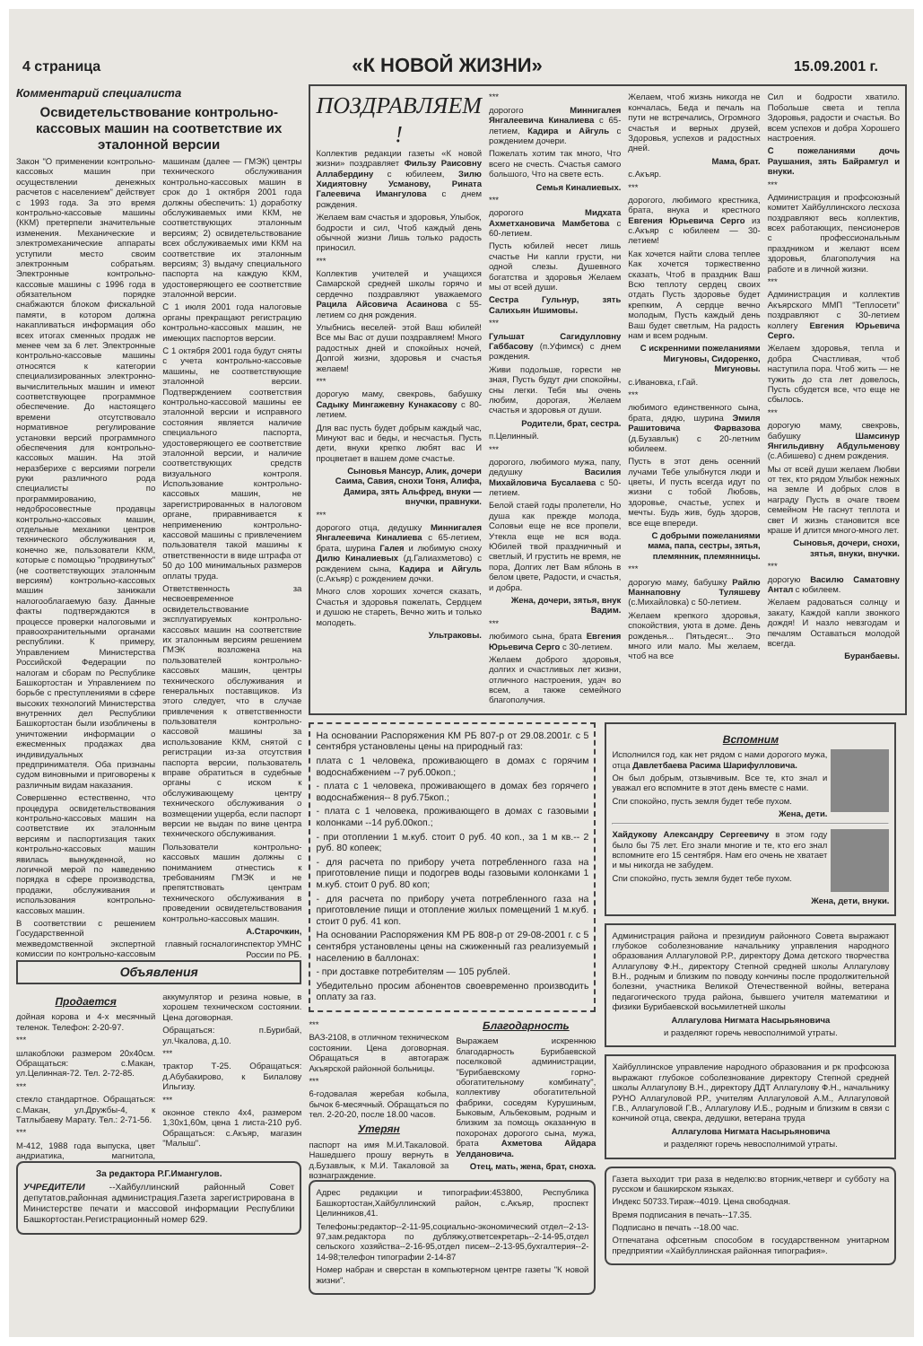4 страница «К НОВОЙ ЖИЗНИ» 15.09.2001 г.
Комментарий специалиста
Освидетельствование контрольно-кассовых машин на соответствие их эталонной версии
Закон "О применении контрольно-кассовых машин при осуществлении денежных расчетов с населением" действует с 1993 года. За это время контрольно-кассовые машины (ККМ) претерпели значительные изменения. Механические и электромеханические аппараты уступили место своим электронным собратьям. Электронные контрольно-кассовые машины с 1996 года в обязательном порядке снабжаются блоком фискальной памяти, в котором должна накапливаться информация обо всех итогах сменных продаж не менее чем за 6 лет. Электронные контрольно-кассовые машины относятся к категории специализированных электронно-вычислительных машин и имеют соответствующее программное обеспечение. До настоящего времени отсутствовало нормативное регулирование установки версий программного обеспечения для контрольно-кассовых машин. На этой неразберихе с версиями погрели руки различного рода специалисты по программированию, недобросовестные продавцы контрольно-кассовых машин, отдельные механики центров технического обслуживания и, конечно же, пользователи ККМ, которые с помощью "продвинутых" (не соответствующих эталонным версиям) контрольно-кассовых машин занижали налогооблагаемую базу. Данные факты подтверждаются в процессе проверки налоговыми и правоохранительными органами республики. К примеру, Управлением Министерства Российской Федерации по налогам и сборам по Республике Башкортостан и Управлением по борьбе с преступлениями в сфере высоких технологий Министерства внутренних дел Республики Башкортостан были изобличены в уничтожении информации о ежесменных продажах два индивидуальных предпринимателя. Оба признаны судом виновными и приговорены к различным видам наказания.
Совершенно естественно, что процедура освидетельствования контрольно-кассовых машин на соответствие их эталонным версиям и паспортизация таких контрольно-кассовых машин явилась вынужденной, но логичной мерой по наведению порядка в сфере производства, продажи, обслуживания и использования контрольно-кассовых машин.
В соответствии с решением Государственной межведомственной экспертной комиссии по контрольно-кассовым машинам (далее — ГМЭК) центры технического обслуживания контрольно-кассовых машин в срок до 1 октября 2001 года должны обеспечить: 1) доработку обслуживаемых ими ККМ, не соответствующих эталонным версиям; 2) освидетельствование всех обслуживаемых ими ККМ на соответствие их эталонным версиям; 3) выдачу специального паспорта на каждую ККМ, удостоверяющего ее соответствие эталонной версии.
С 1 июля 2001 года налоговые органы прекращают регистрацию контрольно-кассовых машин, не имеющих паспортов версии.
С 1 октября 2001 года будут сняты с учета контрольно-кассовые машины, не соответствующие эталонной версии. Подтверждением соответствия контрольно-кассовой машины ее эталонной версии и исправного состояния является наличие специального паспорта, удостоверяющего ее соответствие эталонной версии, и наличие соответствующих средств визуального контроля. Использование контрольно-кассовых машин, не зарегистрированных в налоговом органе, приравнивается к неприменению контрольно-кассовой машины с привлечением пользователя такой машины к ответственности в виде штрафа от 50 до 100 минимальных размеров оплаты труда.
Ответственность за несвоевременное освидетельствование эксплуатируемых контрольно-кассовых машин на соответствие их эталонным версиям решением ГМЭК возложена на пользователей контрольно-кассовых машин, центры технического обслуживания и генеральных поставщиков. Из этого следует, что в случае привлечения к ответственности пользователя контрольно-кассовой машины за использование ККМ, снятой с регистрации из-за отсутствия паспорта версии, пользователь вправе обратиться в судебные органы с иском к обслуживающему центру технического обслуживания о возмещении ущерба, если паспорт версии не выдан по вине центра технического обслуживания.
Пользователи контрольно-кассовых машин должны с пониманием отнестись к требованиям ГМЭК и не препятствовать центрам технического обслуживания в проведении освидетельствования контрольно-кассовых машин.
А.Старочкин,
главный госналогинспектор УМНС России по РБ.
Объявления
Продается
дойная корова и 4-х месячный теленок. Телефон: 2-20-97.
***
шлакоблоки размером 20х40см. Обращаться: с.Макан, ул.Целинная-72. Тел. 2-72-85.
***
стекло стандартное. Обращаться: с.Макан, ул.Дружбы-4, к Татлыбаеву Марату. Тел.: 2-71-56.
***
М-412, 1988 года выпуска, цвет андриатика, магнитола, аккумулятор и резина новые, в хорошем техническом состоянии. Цена договорная.
Обращаться: п.Бурибай, ул.Чкалова, д.10.
***
трактор Т-25. Обращаться: д.Абубакирово, к Билалову Ильгизу.
***
оконное стекло 4х4, размером 1,30х1,60м, цена 1 листа-210 руб. Обращаться: с.Акъяр, магазин "Малыш".
За редактора Р.Г.Имангулов.
УЧРЕДИТЕЛИ --Хайбуллинский районный Совет депутатов,районная администрация.Газета зарегистрирована в Министерстве печати и массовой информации Республики Башкортостан.Регистрационный номер 629.
ПОЗДРАВЛЯЕМ !
Коллектив редакции газеты «К новой жизни» поздравляет Фильзу Раисовну Аллабердину с юбилеем, Зилю Хидиятовну Усманову, Рината Галеевича Имангулова с днем рождения.
Желаем вам счастья и здоровья, Улыбок, бодрости и сил, Чтоб каждый день обычной жизни Лишь только радость приносил.
***
Коллектив учителей и учащихся Самарской средней школы горячо и сердечно поздравляют уважаемого Рацила Айсовича Асаинова с 55-летием со дня рождения.
Улыбнись веселей- этой Ваш юбилей! Все мы Вас от души поздравляем! Много радостных дней и спокойных ночей, Долгой жизни, здоровья и счастья желаем!
***
дорогую маму, свекровь, бабушку Садыку Мингажевну Кунакасову с 80-летием.
Для вас пусть будет добрым каждый час, Минуют вас и беды, и несчастья. Пусть дети, внуки крепко любят вас И процветает в вашем доме счастье.
Сыновья Мансур, Алик, дочери Саима, Савия, снохи Тоня, Алифа, Дамира, зять Альфред, внуки —внучки, правнуки.
***
дорогого отца, дедушку Миннигалея Янгалеевича Киналиева с 65-летием, брата, шурина Галея и любимую сноху Дилю Киналиевых (д.Галиахметово) с рождением сына, Кадира и Айгуль (с.Акъяр) с рождением дочки.
Много слов хороших хочется сказать, Счастья и здоровья пожелать, Сердцем и душою не стареть, Вечно жить и только молодеть.
Ультраковы.
***
дорогого Миннигалея Янгалеевича Киналиева с 65-летием, Кадира и Айгуль с рождением дочери.
Пожелать хотим так много, Что всего не счесть. Счастья самого большого, Что на свете есть.
Семья Киналиевых.
***
дорогого Мидхата Ахметхановича Мамбетова с 60-летием.
Пусть юбилей несет лишь счастье Ни капли грусти, ни одной слезы. Душевного богатства и здоровья Желаем мы от всей души.
Сестра Гульнур, зять Салихьян Ишимовы.
***
Гульшат Сагидулловну Габбасову (п.Уфимск) с днем рождения.
Живи подольше, горести не зная, Пусть будут дни спокойны, сны легки. Тебя мы очень любим, дорогая, Желаем счастья и здоровья от души.
Родители, брат, сестра.
п.Целинный.
***
дорогого, любимого мужа, папу, дедушку Василия Михайловича Бусалаева с 50-летием.
Белой стаей годы пролетели, Но душа как прежде молода, Соловьи еще не все пропели, Утекла еще не вся вода. Юбилей твой праздничный и светлый, И грустить не время, не пора, Долгих лет Вам яблонь в белом цвете, Радости, и счастья, и добра.
Жена, дочери, зятья, внук Вадим.
***
любимого сына, брата Евгения Юрьевича Серго с 30-летием.
Желаем доброго здоровья, долгих и счастливых лет жизни, отличного настроения, удач во всем, а также семейного благополучия.
Желаем, чтоб жизнь никогда не кончалась, Беда и печаль на пути не встречались, Огромного счастья и верных друзей, Здоровья, успехов и радостных дней.
Мама, брат.
с.Акъяр.
***
дорогого, любимого крестника, брата, внука и крестного Евгения Юрьевича Серго из с.Акъяр с юбилеем — 30-летием!
Как хочется найти слова теплее Как хочется торжественно сказать, Чтоб в праздник Ваш Всю теплоту сердец своих отдать Пусть здоровье будет крепким, А сердце вечно молодым, Пусть каждый день Ваш будет светлым, На радость нам и всем родным.
С искренними пожеланиями Мигуновы, Сидоренко, Мигуновы.
с.Ивановка, г.Гай.
***
любимого единственного сына, брата, дядю, шурина Эмиля Рашитовича Фарвазова (д.Бузавлык) с 20-летним юбилеем.
Пусть в этот день осенний лучами Тебе улыбнутся люди и цветы, И пусть всегда идут по жизни с тобой Любовь, здоровье, счастье, успех и мечты. Будь жив, будь здоров, все еще впереди.
С добрыми пожеланиями мама, папа, сестры, зятья, племянник, племянницы.
***
дорогую маму, бабушку Райлю Маннаповну Туляшеву (с.Михайловка) с 50-летием.
Желаем крепкого здоровья, спокойствия, уюта в доме. День рожденья... Пятьдесят... Это много или мало. Мы желаем, чтоб на все
Сил и бодрости хватило. Побольше света и тепла Здоровья, радости и счастья. Во всем успехов и добра Хорошего настроения.
С пожеланиями дочь Раушания, зять Байрамгул и внуки.
***
Администрация и профсоюзный комитет Хайбуллинского лесхоза поздравляют весь коллектив, всех работающих, пенсионеров с профессиональным праздником и желают всем здоровья, благополучия на работе и в личной жизни.
***
Администрация и коллектив Акъярского ММП "Теплосети" поздравляют с 30-летием коллегу Евгения Юрьевича Серго.
Желаем здоровья, тепла и добра Счастливая, чтоб наступила пора. Чтоб жить — не тужить до ста лет довелось, Пусть сбудется все, что еще не сбылось.
***
дорогую маму, свекровь, бабушку Шамсинур Янгильдивну Абдульменову (с.Абишево) с днем рождения.
Мы от всей души желаем Любви от тех, кто рядом Улыбок нежных на земле И добрых слов в награду Пусть в очаге твоем семейном Не гаснут теплота и свет И жизнь становится все краше И длится много-много лет.
Сыновья, дочери, снохи, зятья, внуки, внучки.
***
дорогую Василю Саматовну Антал с юбилеем.
Желаем радоваться солнцу и закату, Каждой капли звонкого дождя! И назло невзгодам и печалям Оставаться молодой всегда.
Буранбаевы.
На основании Распоряжения КМ РБ 807-р от 29.08.2001г. с 5 сентября установлены цены на природный газ:
плата с 1 человека, проживающего в домах с горячим водоснабжением --7 руб.00коп.;
- плата с 1 человека, проживающего в домах без горячего водоснабжения-- 8 руб.75коп.;
- плата с 1 человека, проживающего в домах с газовыми колонками --14 руб.00коп.;
- при отоплении 1 м.куб. стоит 0 руб. 40 коп., за 1 м кв.-- 2 руб. 80 копеек;
- для расчета по прибору учета потребленного газа на приготовление пищи и подогрев воды газовыми колонками 1 м.куб. стоит 0 руб. 80 коп;
- для расчета по прибору учета потребленного газа на приготовление пищи и отопление жилых помещений 1 м.куб. стоит 0 руб. 41 коп.
На основании Распоряжения КМ РБ 808-р от 29-08-2001 г. с 5 сентября установлены цены на сжиженный газ реализуемый населению в баллонах:
- при доставке потребителям — 105 рублей.
Убедительно просим абонентов своевременно производить оплату за газ.
***
ВАЗ-2108, в отличном техническом состоянии. Цена договорная. Обращаться в автогараж Акъярской районной больницы.
***
6-годовалая жеребая кобыла, бычок 6-месячный. Обращаться по тел. 2-20-20, после 18.00 часов.
Утерян
паспорт на имя М.И.Такаловой. Нашедшего прошу вернуть в д.Бузавлык, к М.И. Такаловой за вознаграждение.
Благодарность
Выражаем искреннюю благодарность Бурибаевской поселковой администрации, "Бурибаевскому горно-обогатительному комбинату", коллективу обогатительной фабрики, соседям Курушиным, Быковым, Альбековым, родным и близким за помощь оказанную в похоронах дорогого сына, мужа, брата Ахметова Айдара Уелдановича.
Отец, мать, жена, брат, сноха.
Адрес редакции и типографии:453800, Республика Башкортостан,Хайбуллинский район, с.Акъяр, проспект Целинников,41.
Телефоны:редактор--2-11-95,социально-экономический отдел--2-13-97,зам.редактора по дубляжу,ответсекретарь--2-14-95,отдел сельского хозяйства--2-16-95,отдел писем--2-13-95,бухгалтерия--2-14-98;телефон типографии 2-14-87
Номер набран и сверстан в компьютерном центре газеты "К новой жизни".
Вспомним
Исполнился год, как нет рядом с нами дорогого мужа, отца Давлетбаева Расима Шарифулловича.
Он был добрым, отзывчивым. Все те, кто знал и уважал его вспомните в этот день вместе с нами.
Спи спокойно, пусть земля будет тебе пухом.
Жена, дети.
Хайдукову Александру Сергеевичу в этом году было бы 75 лет. Его знали многие и те, кто его знал вспомните его 15 сентября. Нам его очень не хватает и мы никогда не забудем.
Спи спокойно, пусть земля будет тебе пухом.
Жена, дети, внуки.
Администрация района и президиум районного Совета выражают глубокое соболезнование начальнику управления народного образования Аллагуловой Р.Р., директору Дома детского творчества Аллагулову Ф.Н., директору Степной средней школы Аллагулову В.Н., родным и близким по поводу кончины после продолжительной болезни, участника Великой Отечественной войны, ветерана педагогического труда района, бывшего учителя математики и физики Бурибаевской восьмилетней школы
Аллагулова Нигмата Насырьяновича
и разделяют горечь невосполнимой утраты.
Хайбуллинское управление народного образования и рк профсоюза выражают глубокое соболезнование директору Степной средней школы Аллагулову В.Н., директору ДДТ Аллагулову Ф.Н., начальнику РУНО Аллагуловой Р.Р., учителям Аллагуловой А.М., Аллагуловой Г.В., Аллагуловой Г.В., Аллагулову И.Б., родным и близким в связи с кончиной отца, свекра, дедушки, ветерана труда
Аллагулова Нигмата Насырьяновича
и разделяют горечь невосполнимой утраты.
Газета выходит три раза в неделю:во вторник,четверг и субботу на русском и башкирском языках.
Индекс 50733.Тираж--4019. Цена свободная.
Время подписания в печать--17.35.
Подписано в печать --18.00 час.
Отпечатана офсетным способом в государственном унитарном предприятии «Хайбуллинская районная типография».